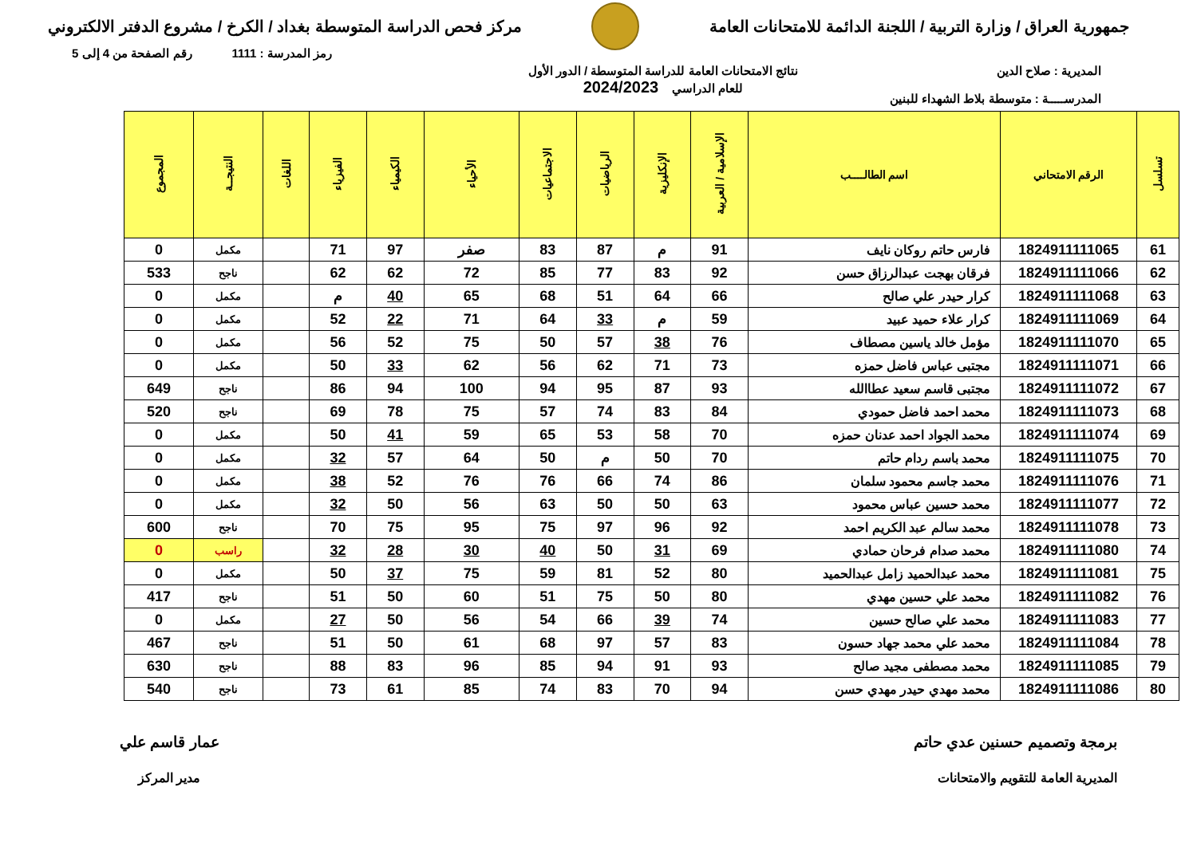جمهورية العراق / وزارة التربية / اللجنة الدائمة للامتحانات العامة
مركز فحص الدراسة المتوسطة بغداد / الكرخ / مشروع الدفتر الالكتروني
رمز المدرسة : 1111 رقم الصفحة من 4 إلى 5
المديرية : صلاح الدين
المدرســـــة : متوسطة بلاط الشهداء للبنين
نتائج الامتحانات العامة للدراسة المتوسطة / الدور الأول
للعام الدراسي 2024/2023
| تسلسل | الرقم الامتحاني | اسم الطالــــب | الإسلامية / العربية | الإنكليزية | الرياضيات | الاجتماعيات | الأحياء | الكيمياء | الفيزياء | اللغات | النتيجــة | المجموع |
| --- | --- | --- | --- | --- | --- | --- | --- | --- | --- | --- | --- | --- |
| 61 | 1824911111065 | فارس حاتم روكان نايف | 91 | م | 87 | 83 | صفر | 97 | 71 | | مكمل | 0 |
| 62 | 1824911111066 | فرقان بهجت عبدالرزاق حسن | 92 | 83 | 77 | 85 | 72 | 62 | 62 | | ناجح | 533 |
| 63 | 1824911111068 | كرار حيدر علي صالح | 66 | 64 | 51 | 68 | 65 | 40 | م | | مكمل | 0 |
| 64 | 1824911111069 | كرار علاء حميد عبيد | 59 | م | 33 | 64 | 71 | 22 | 52 | | مكمل | 0 |
| 65 | 1824911111070 | مؤمل خالد ياسين مصطاف | 76 | 38 | 57 | 50 | 75 | 52 | 56 | | مكمل | 0 |
| 66 | 1824911111071 | مجتبى عباس فاضل حمزه | 73 | 71 | 62 | 56 | 62 | 33 | 50 | | مكمل | 0 |
| 67 | 1824911111072 | مجتبى قاسم سعيد عطاالله | 93 | 87 | 95 | 94 | 100 | 94 | 86 | | ناجح | 649 |
| 68 | 1824911111073 | محمد احمد فاضل حمودي | 84 | 83 | 74 | 57 | 75 | 78 | 69 | | ناجح | 520 |
| 69 | 1824911111074 | محمد الجواد احمد عدنان حمزه | 70 | 58 | 53 | 65 | 59 | 41 | 50 | | مكمل | 0 |
| 70 | 1824911111075 | محمد باسم ردام حاتم | 70 | 50 | م | 50 | 64 | 57 | 32 | | مكمل | 0 |
| 71 | 1824911111076 | محمد جاسم محمود سلمان | 86 | 74 | 66 | 76 | 76 | 52 | 38 | | مكمل | 0 |
| 72 | 1824911111077 | محمد حسين عباس محمود | 63 | 50 | 50 | 63 | 56 | 50 | 32 | | مكمل | 0 |
| 73 | 1824911111078 | محمد سالم عبد الكريم احمد | 92 | 96 | 97 | 75 | 95 | 75 | 70 | | ناجح | 600 |
| 74 | 1824911111080 | محمد صدام فرحان حمادي | 69 | 31 | 50 | 40 | 30 | 28 | 32 | | راسب | 0 |
| 75 | 1824911111081 | محمد عبدالحميد زامل عبدالحميد | 80 | 52 | 81 | 59 | 75 | 37 | 50 | | مكمل | 0 |
| 76 | 1824911111082 | محمد علي حسين مهدي | 80 | 50 | 75 | 51 | 60 | 50 | 51 | | ناجح | 417 |
| 77 | 1824911111083 | محمد علي صالح حسين | 74 | 39 | 66 | 54 | 56 | 50 | 27 | | مكمل | 0 |
| 78 | 1824911111084 | محمد علي محمد جهاد حسون | 83 | 57 | 97 | 68 | 61 | 50 | 51 | | ناجح | 467 |
| 79 | 1824911111085 | محمد مصطفى مجيد صالح | 93 | 91 | 94 | 85 | 96 | 83 | 88 | | ناجح | 630 |
| 80 | 1824911111086 | محمد مهدي حيدر مهدي حسن | 94 | 70 | 83 | 74 | 85 | 61 | 73 | | ناجح | 540 |
برمجة وتصميم حسنين عدي حاتم
المديرية العامة للتقويم والامتحانات
عمار قاسم علي
مدير المركز